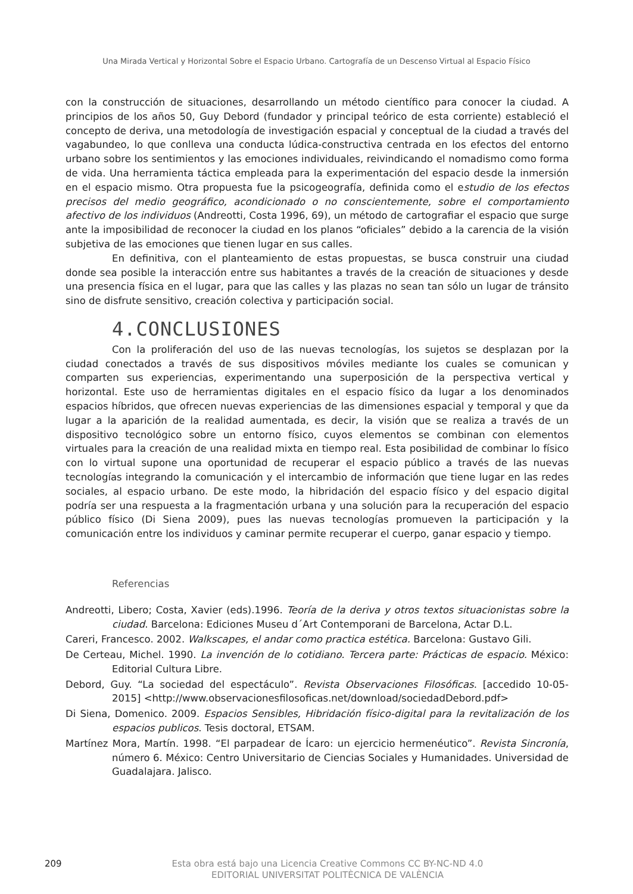Una Mirada Vertical y Horizontal Sobre el Espacio Urbano. Cartografía de un Descenso Virtual al Espacio Físico
con la construcción de situaciones, desarrollando un método científico para conocer la ciudad. A principios de los años 50, Guy Debord (fundador y principal teórico de esta corriente) estableció el concepto de deriva, una metodología de investigación espacial y conceptual de la ciudad a través del vagabundeo, lo que conlleva una conducta lúdica-constructiva centrada en los efectos del entorno urbano sobre los sentimientos y las emociones individuales, reivindicando el nomadismo como forma de vida. Una herramienta táctica empleada para la experimentación del espacio desde la inmersión en el espacio mismo. Otra propuesta fue la psicogeografía, definida como el estudio de los efectos precisos del medio geográfico, acondicionado o no conscientemente, sobre el comportamiento afectivo de los individuos (Andreotti, Costa 1996, 69), un método de cartografiar el espacio que surge ante la imposibilidad de reconocer la ciudad en los planos “oficiales” debido a la carencia de la visión subjetiva de las emociones que tienen lugar en sus calles.
En definitiva, con el planteamiento de estas propuestas, se busca construir una ciudad donde sea posible la interacción entre sus habitantes a través de la creación de situaciones y desde una presencia física en el lugar, para que las calles y las plazas no sean tan sólo un lugar de tránsito sino de disfrute sensitivo, creación colectiva y participación social.
4.CONCLUSIONES
Con la proliferación del uso de las nuevas tecnologías, los sujetos se desplazan por la ciudad conectados a través de sus dispositivos móviles mediante los cuales se comunican y comparten sus experiencias, experimentando una superposición de la perspectiva vertical y horizontal. Este uso de herramientas digitales en el espacio físico da lugar a los denominados espacios híbridos, que ofrecen nuevas experiencias de las dimensiones espacial y temporal y que da lugar a la aparición de la realidad aumentada, es decir, la visión que se realiza a través de un dispositivo tecnológico sobre un entorno físico, cuyos elementos se combinan con elementos virtuales para la creación de una realidad mixta en tiempo real. Esta posibilidad de combinar lo físico con lo virtual supone una oportunidad de recuperar el espacio público a través de las nuevas tecnologías integrando la comunicación y el intercambio de información que tiene lugar en las redes sociales, al espacio urbano. De este modo, la hibridación del espacio físico y del espacio digital podría ser una respuesta a la fragmentación urbana y una solución para la recuperación del espacio público físico (Di Siena 2009), pues las nuevas tecnologías promueven la participación y la comunicación entre los individuos y caminar permite recuperar el cuerpo, ganar espacio y tiempo.
Referencias
Andreotti, Libero; Costa, Xavier (eds).1996. Teoría de la deriva y otros textos situacionistas sobre la ciudad. Barcelona: Ediciones Museu d´Art Contemporani de Barcelona, Actar D.L.
Careri, Francesco. 2002. Walkscapes, el andar como practica estética. Barcelona: Gustavo Gili.
De Certeau, Michel. 1990. La invención de lo cotidiano. Tercera parte: Prácticas de espacio. México: Editorial Cultura Libre.
Debord, Guy. “La sociedad del espectáculo”. Revista Observaciones Filosóficas. [accedido 10-05-2015] <http://www.observacionesfilosoficas.net/download/sociedadDebord.pdf>
Di Siena, Domenico. 2009. Espacios Sensibles, Hibridación físico-digital para la revitalización de los espacios publicos. Tesis doctoral, ETSAM.
Martínez Mora, Martín. 1998. “El parpadear de Ícaro: un ejercicio hermenéutico”. Revista Sincronía, número 6. México: Centro Universitario de Ciencias Sociales y Humanidades. Universidad de Guadalajara. Jalisco.
209
Esta obra está bajo una Licencia Creative Commons CC BY-NC-ND 4.0
EDITORIAL UNIVERSITAT POLITÈCNICA DE VALÈNCIA